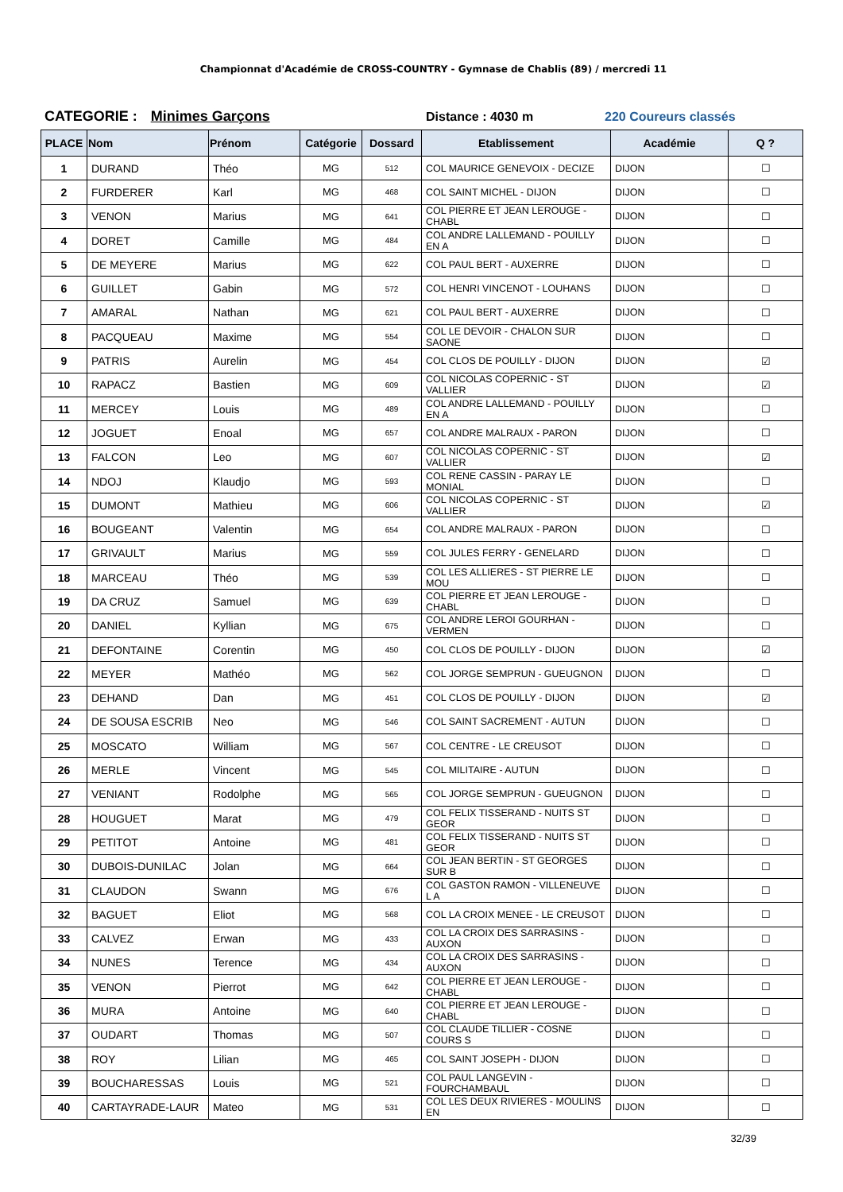Championnat d'Académie de CROSS-COUNTRY - Gymnase de Chablis (89) / mercredi 11
CATEGORIE : Minimes Garçons Distance : 4030 m 220 Coureurs classés
| PLACE | Nom | Prénom | Catégorie | Dossard | Etablissement | Académie | Q ? |
| --- | --- | --- | --- | --- | --- | --- | --- |
| 1 | DURAND | Théo | MG | 512 | COL MAURICE GENEVOIX - DECIZE | DIJON | ☐ |
| 2 | FURDERER | Karl | MG | 468 | COL SAINT MICHEL - DIJON | DIJON | ☐ |
| 3 | VENON | Marius | MG | 641 | COL PIERRE ET JEAN LEROUGE - CHABL | DIJON | ☐ |
| 4 | DORET | Camille | MG | 484 | COL ANDRE LALLEMAND - POUILLY EN A | DIJON | ☐ |
| 5 | DE MEYERE | Marius | MG | 622 | COL PAUL BERT - AUXERRE | DIJON | ☐ |
| 6 | GUILLET | Gabin | MG | 572 | COL HENRI VINCENOT - LOUHANS | DIJON | ☐ |
| 7 | AMARAL | Nathan | MG | 621 | COL PAUL BERT - AUXERRE | DIJON | ☐ |
| 8 | PACQUEAU | Maxime | MG | 554 | COL LE DEVOIR - CHALON SUR SAONE | DIJON | ☐ |
| 9 | PATRIS | Aurelin | MG | 454 | COL CLOS DE POUILLY - DIJON | DIJON | ☑ |
| 10 | RAPACZ | Bastien | MG | 609 | COL NICOLAS COPERNIC - ST VALLIER | DIJON | ☑ |
| 11 | MERCEY | Louis | MG | 489 | COL ANDRE LALLEMAND - POUILLY EN A | DIJON | ☐ |
| 12 | JOGUET | Enoal | MG | 657 | COL ANDRE MALRAUX - PARON | DIJON | ☐ |
| 13 | FALCON | Leo | MG | 607 | COL NICOLAS COPERNIC - ST VALLIER | DIJON | ☑ |
| 14 | NDOJ | Klaudjo | MG | 593 | COL RENE CASSIN - PARAY LE MONIAL | DIJON | ☐ |
| 15 | DUMONT | Mathieu | MG | 606 | COL NICOLAS COPERNIC - ST VALLIER | DIJON | ☑ |
| 16 | BOUGEANT | Valentin | MG | 654 | COL ANDRE MALRAUX - PARON | DIJON | ☐ |
| 17 | GRIVAULT | Marius | MG | 559 | COL JULES FERRY - GENELARD | DIJON | ☐ |
| 18 | MARCEAU | Théo | MG | 539 | COL LES ALLIERES - ST PIERRE LE MOU | DIJON | ☐ |
| 19 | DA CRUZ | Samuel | MG | 639 | COL PIERRE ET JEAN LEROUGE - CHABL | DIJON | ☐ |
| 20 | DANIEL | Kyllian | MG | 675 | COL ANDRE LEROI GOURHAN - VERMEN | DIJON | ☐ |
| 21 | DEFONTAINE | Corentin | MG | 450 | COL CLOS DE POUILLY - DIJON | DIJON | ☑ |
| 22 | MEYER | Mathéo | MG | 562 | COL JORGE SEMPRUN - GUEUGNON | DIJON | ☐ |
| 23 | DEHAND | Dan | MG | 451 | COL CLOS DE POUILLY - DIJON | DIJON | ☑ |
| 24 | DE SOUSA ESCRIB | Neo | MG | 546 | COL SAINT SACREMENT - AUTUN | DIJON | ☐ |
| 25 | MOSCATO | William | MG | 567 | COL CENTRE - LE CREUSOT | DIJON | ☐ |
| 26 | MERLE | Vincent | MG | 545 | COL MILITAIRE - AUTUN | DIJON | ☐ |
| 27 | VENIANT | Rodolphe | MG | 565 | COL JORGE SEMPRUN - GUEUGNON | DIJON | ☐ |
| 28 | HOUGUET | Marat | MG | 479 | COL FELIX TISSERAND - NUITS ST GEOR | DIJON | ☐ |
| 29 | PETITOT | Antoine | MG | 481 | COL FELIX TISSERAND - NUITS ST GEOR | DIJON | ☐ |
| 30 | DUBOIS-DUNILAC | Jolan | MG | 664 | COL JEAN BERTIN - ST GEORGES SUR B | DIJON | ☐ |
| 31 | CLAUDON | Swann | MG | 676 | COL GASTON RAMON - VILLENEUVE L A | DIJON | ☐ |
| 32 | BAGUET | Eliot | MG | 568 | COL LA CROIX MENEE - LE CREUSOT | DIJON | ☐ |
| 33 | CALVEZ | Erwan | MG | 433 | COL LA CROIX DES SARRASINS - AUXON | DIJON | ☐ |
| 34 | NUNES | Terence | MG | 434 | COL LA CROIX DES SARRASINS - AUXON | DIJON | ☐ |
| 35 | VENON | Pierrot | MG | 642 | COL PIERRE ET JEAN LEROUGE - CHABL | DIJON | ☐ |
| 36 | MURA | Antoine | MG | 640 | COL PIERRE ET JEAN LEROUGE - CHABL | DIJON | ☐ |
| 37 | OUDART | Thomas | MG | 507 | COL CLAUDE TILLIER - COSNE COURS S | DIJON | ☐ |
| 38 | ROY | Lilian | MG | 465 | COL SAINT JOSEPH - DIJON | DIJON | ☐ |
| 39 | BOUCHARESSAS | Louis | MG | 521 | COL PAUL LANGEVIN - FOURCHAMBAUL | DIJON | ☐ |
| 40 | CARTAYRADE-LAUR | Mateo | MG | 531 | COL LES DEUX RIVIERES - MOULINS EN | DIJON | ☐ |
32/39